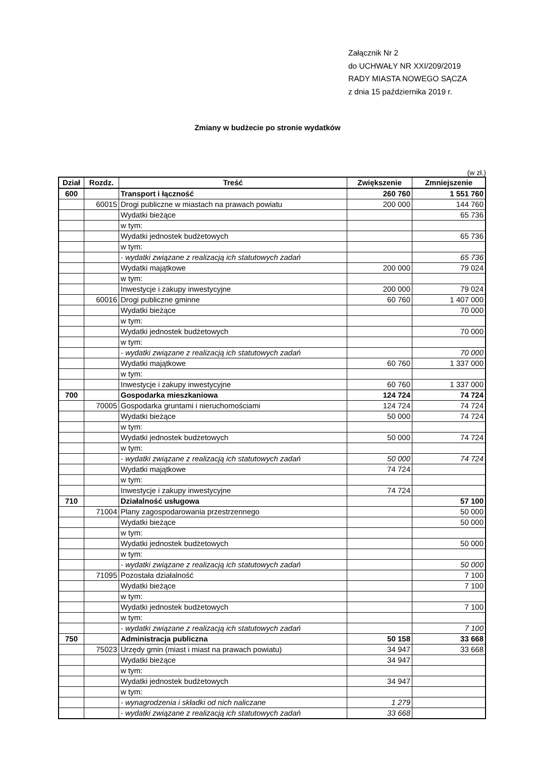Załącznik Nr 2
do UCHWAŁY NR XXI/209/2019
RADY MIASTA NOWEGO SĄCZA
z dnia 15 października 2019 r.
Zmiany w budżecie po stronie wydatków
(w zł.)
| Dział | Rozdz. | Treść | Zwiększenie | Zmniejszenie |
| --- | --- | --- | --- | --- |
| 600 | | Transport i łączność | 260 760 | 1 551 760 |
| | 60015 | Drogi publiczne w miastach na prawach powiatu | 200 000 | 144 760 |
| | | Wydatki bieżące | | 65 736 |
| | | w tym: | | |
| | | Wydatki jednostek budżetowych | | 65 736 |
| | | w tym: | | |
| | | - wydatki związane z realizacją ich statutowych zadań | | 65 736 |
| | | Wydatki majątkowe | 200 000 | 79 024 |
| | | w tym: | | |
| | | Inwestycje i zakupy inwestycyjne | 200 000 | 79 024 |
| | 60016 | Drogi publiczne gminne | 60 760 | 1 407 000 |
| | | Wydatki bieżące | | 70 000 |
| | | w tym: | | |
| | | Wydatki jednostek budżetowych | | 70 000 |
| | | w tym: | | |
| | | - wydatki związane z realizacją ich statutowych zadań | | 70 000 |
| | | Wydatki majątkowe | 60 760 | 1 337 000 |
| | | w tym: | | |
| | | Inwestycje i zakupy inwestycyjne | 60 760 | 1 337 000 |
| 700 | | Gospodarka mieszkaniowa | 124 724 | 74 724 |
| | 70005 | Gospodarka gruntami i nieruchomościami | 124 724 | 74 724 |
| | | Wydatki bieżące | 50 000 | 74 724 |
| | | w tym: | | |
| | | Wydatki jednostek budżetowych | 50 000 | 74 724 |
| | | w tym: | | |
| | | - wydatki związane z realizacją ich statutowych zadań | 50 000 | 74 724 |
| | | Wydatki majątkowe | 74 724 | |
| | | w tym: | | |
| | | Inwestycje i zakupy inwestycyjne | 74 724 | |
| 710 | | Działalność usługowa | | 57 100 |
| | 71004 | Plany zagospodarowania przestrzennego | | 50 000 |
| | | Wydatki bieżące | | 50 000 |
| | | w tym: | | |
| | | Wydatki jednostek budżetowych | | 50 000 |
| | | w tym: | | |
| | | - wydatki związane z realizacją ich statutowych zadań | | 50 000 |
| | 71095 | Pozostała działalność | | 7 100 |
| | | Wydatki bieżące | | 7 100 |
| | | w tym: | | |
| | | Wydatki jednostek budżetowych | | 7 100 |
| | | w tym: | | |
| | | - wydatki związane z realizacją ich statutowych zadań | | 7 100 |
| 750 | | Administracja publiczna | 50 158 | 33 668 |
| | 75023 | Urzędy gmin (miast i miast na prawach powiatu) | 34 947 | 33 668 |
| | | Wydatki bieżące | 34 947 | |
| | | w tym: | | |
| | | Wydatki jednostek budżetowych | 34 947 | |
| | | w tym: | | |
| | | - wynagrodzenia i składki od nich naliczane | 1 279 | |
| | | - wydatki związane z realizacją ich statutowych zadań | 33 668 | |